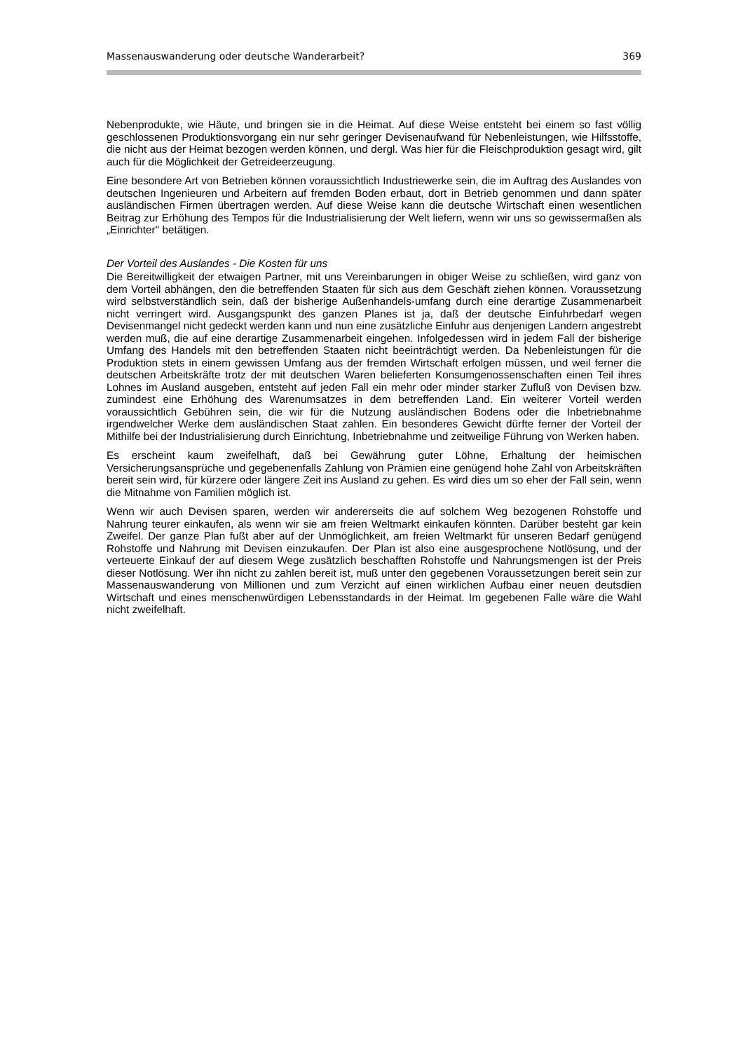Massenauswanderung oder deutsche Wanderarbeit? 369
Nebenprodukte, wie Häute, und bringen sie in die Heimat. Auf diese Weise entsteht bei einem so fast völlig geschlossenen Produktionsvorgang ein nur sehr geringer Devisenaufwand für Nebenleistungen, wie Hilfsstoffe, die nicht aus der Heimat bezogen werden können, und dergl. Was hier für die Fleischproduktion gesagt wird, gilt auch für die Möglichkeit der Getreideerzeugung.
Eine besondere Art von Betrieben können voraussichtlich Industriewerke sein, die im Auftrag des Auslandes von deutschen Ingenieuren und Arbeitern auf fremden Boden erbaut, dort in Betrieb genommen und dann später ausländischen Firmen übertragen werden. Auf diese Weise kann die deutsche Wirtschaft einen wesentlichen Beitrag zur Erhöhung des Tempos für die Industrialisierung der Welt liefern, wenn wir uns so gewissermaßen als „Einrichter" betätigen.
Der Vorteil des Auslandes - Die Kosten für uns
Die Bereitwilligkeit der etwaigen Partner, mit uns Vereinbarungen in obiger Weise zu schließen, wird ganz von dem Vorteil abhängen, den die betreffenden Staaten für sich aus dem Geschäft ziehen können. Voraussetzung wird selbstverständlich sein, daß der bisherige Außenhandels-umfang durch eine derartige Zusammenarbeit nicht verringert wird. Ausgangspunkt des ganzen Planes ist ja, daß der deutsche Einfuhrbedarf wegen Devisenmangel nicht gedeckt werden kann und nun eine zusätzliche Einfuhr aus denjenigen Landern angestrebt werden muß, die auf eine derartige Zusammenarbeit eingehen. Infolgedessen wird in jedem Fall der bisherige Umfang des Handels mit den betreffenden Staaten nicht beeinträchtigt werden. Da Nebenleistungen für die Produktion stets in einem gewissen Umfang aus der fremden Wirtschaft erfolgen müssen, und weil ferner die deutschen Arbeitskräfte trotz der mit deutschen Waren belieferten Konsumgenossenschaften einen Teil ihres Lohnes im Ausland ausgeben, entsteht auf jeden Fall ein mehr oder minder starker Zufluß von Devisen bzw. zumindest eine Erhöhung des Warenumsatzes in dem betreffenden Land. Ein weiterer Vorteil werden voraussichtlich Gebühren sein, die wir für die Nutzung ausländischen Bodens oder die Inbetriebnahme irgendwelcher Werke dem ausländischen Staat zahlen. Ein besonderes Gewicht dürfte ferner der Vorteil der Mithilfe bei der Industrialisierung durch Einrichtung, Inbetriebnahme und zeitweilige Führung von Werken haben.
Es erscheint kaum zweifelhaft, daß bei Gewährung guter Löhne, Erhaltung der heimischen Versicherungsansprüche und gegebenenfalls Zahlung von Prämien eine genügend hohe Zahl von Arbeitskräften bereit sein wird, für kürzere oder längere Zeit ins Ausland zu gehen. Es wird dies um so eher der Fall sein, wenn die Mitnahme von Familien möglich ist.
Wenn wir auch Devisen sparen, werden wir andererseits die auf solchem Weg bezogenen Rohstoffe und Nahrung teurer einkaufen, als wenn wir sie am freien Weltmarkt einkaufen könnten. Darüber besteht gar kein Zweifel. Der ganze Plan fußt aber auf der Unmöglichkeit, am freien Weltmarkt für unseren Bedarf genügend Rohstoffe und Nahrung mit Devisen einzukaufen. Der Plan ist also eine ausgesprochene Notlösung, und der verteuerte Einkauf der auf diesem Wege zusätzlich beschafften Rohstoffe und Nahrungsmengen ist der Preis dieser Notlösung. Wer ihn nicht zu zahlen bereit ist, muß unter den gegebenen Voraussetzungen bereit sein zur Massenauswanderung von Millionen und zum Verzicht auf einen wirklichen Aufbau einer neuen deutsdien Wirtschaft und eines menschenwürdigen Lebensstandards in der Heimat. Im gegebenen Falle wäre die Wahl nicht zweifelhaft.